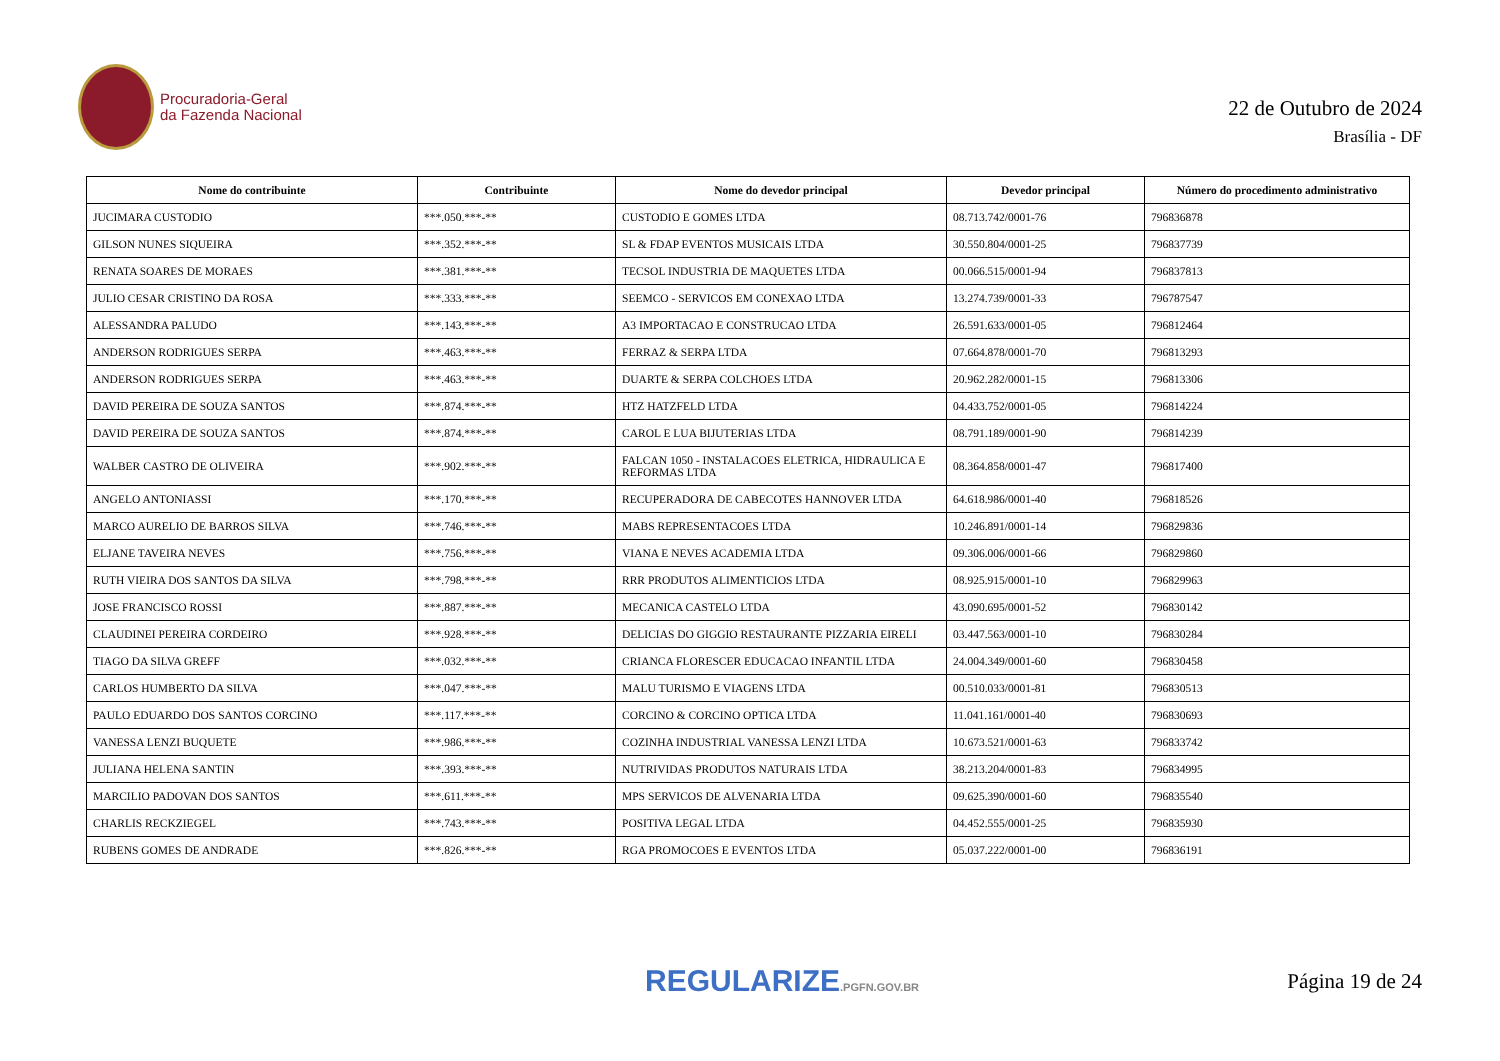Procuradoria-Geral
da Fazenda Nacional
22 de Outubro de 2024
Brasília - DF
| Nome do contribuinte | Contribuinte | Nome do devedor principal | Devedor principal | Número do procedimento administrativo |
| --- | --- | --- | --- | --- |
| JUCIMARA CUSTODIO | ***.050.***-** | CUSTODIO E GOMES LTDA | 08.713.742/0001-76 | 796836878 |
| GILSON NUNES SIQUEIRA | ***.352.***-** | SL & FDAP EVENTOS MUSICAIS LTDA | 30.550.804/0001-25 | 796837739 |
| RENATA SOARES DE MORAES | ***.381.***-** | TECSOL INDUSTRIA DE MAQUETES LTDA | 00.066.515/0001-94 | 796837813 |
| JULIO CESAR CRISTINO DA ROSA | ***.333.***-** | SEEMCO - SERVICOS EM CONEXAO LTDA | 13.274.739/0001-33 | 796787547 |
| ALESSANDRA PALUDO | ***.143.***-** | A3 IMPORTACAO E CONSTRUCAO LTDA | 26.591.633/0001-05 | 796812464 |
| ANDERSON RODRIGUES SERPA | ***.463.***-** | FERRAZ & SERPA LTDA | 07.664.878/0001-70 | 796813293 |
| ANDERSON RODRIGUES SERPA | ***.463.***-** | DUARTE & SERPA COLCHOES LTDA | 20.962.282/0001-15 | 796813306 |
| DAVID PEREIRA DE SOUZA SANTOS | ***.874.***-** | HTZ HATZFELD LTDA | 04.433.752/0001-05 | 796814224 |
| DAVID PEREIRA DE SOUZA SANTOS | ***.874.***-** | CAROL E LUA BIJUTERIAS LTDA | 08.791.189/0001-90 | 796814239 |
| WALBER CASTRO DE OLIVEIRA | ***.902.***-** | FALCAN 1050 - INSTALACOES ELETRICA, HIDRAULICA E REFORMAS LTDA | 08.364.858/0001-47 | 796817400 |
| ANGELO ANTONIASSI | ***.170.***-** | RECUPERADORA DE CABECOTES HANNOVER LTDA | 64.618.986/0001-40 | 796818526 |
| MARCO AURELIO DE BARROS SILVA | ***.746.***-** | MABS REPRESENTACOES LTDA | 10.246.891/0001-14 | 796829836 |
| ELJANE TAVEIRA NEVES | ***.756.***-** | VIANA E NEVES ACADEMIA LTDA | 09.306.006/0001-66 | 796829860 |
| RUTH VIEIRA DOS SANTOS DA SILVA | ***.798.***-** | RRR PRODUTOS ALIMENTICIOS LTDA | 08.925.915/0001-10 | 796829963 |
| JOSE FRANCISCO ROSSI | ***.887.***-** | MECANICA CASTELO LTDA | 43.090.695/0001-52 | 796830142 |
| CLAUDINEI PEREIRA CORDEIRO | ***.928.***-** | DELICIAS DO GIGGIO RESTAURANTE PIZZARIA EIRELI | 03.447.563/0001-10 | 796830284 |
| TIAGO DA SILVA GREFF | ***.032.***-** | CRIANCA FLORESCER EDUCACAO INFANTIL LTDA | 24.004.349/0001-60 | 796830458 |
| CARLOS HUMBERTO DA SILVA | ***.047.***-** | MALU TURISMO E VIAGENS LTDA | 00.510.033/0001-81 | 796830513 |
| PAULO EDUARDO DOS SANTOS CORCINO | ***.117.***-** | CORCINO & CORCINO OPTICA LTDA | 11.041.161/0001-40 | 796830693 |
| VANESSA LENZI BUQUETE | ***.986.***-** | COZINHA INDUSTRIAL VANESSA LENZI LTDA | 10.673.521/0001-63 | 796833742 |
| JULIANA HELENA SANTIN | ***.393.***-** | NUTRIVIDAS PRODUTOS NATURAIS LTDA | 38.213.204/0001-83 | 796834995 |
| MARCILIO PADOVAN DOS SANTOS | ***.611.***-** | MPS SERVICOS DE ALVENARIA LTDA | 09.625.390/0001-60 | 796835540 |
| CHARLIS RECKZIEGEL | ***.743.***-** | POSITIVA LEGAL LTDA | 04.452.555/0001-25 | 796835930 |
| RUBENS GOMES DE ANDRADE | ***.826.***-** | RGA PROMOCOES E EVENTOS LTDA | 05.037.222/0001-00 | 796836191 |
REGULARIZE.PGFN.GOV.BR
Página 19 de 24